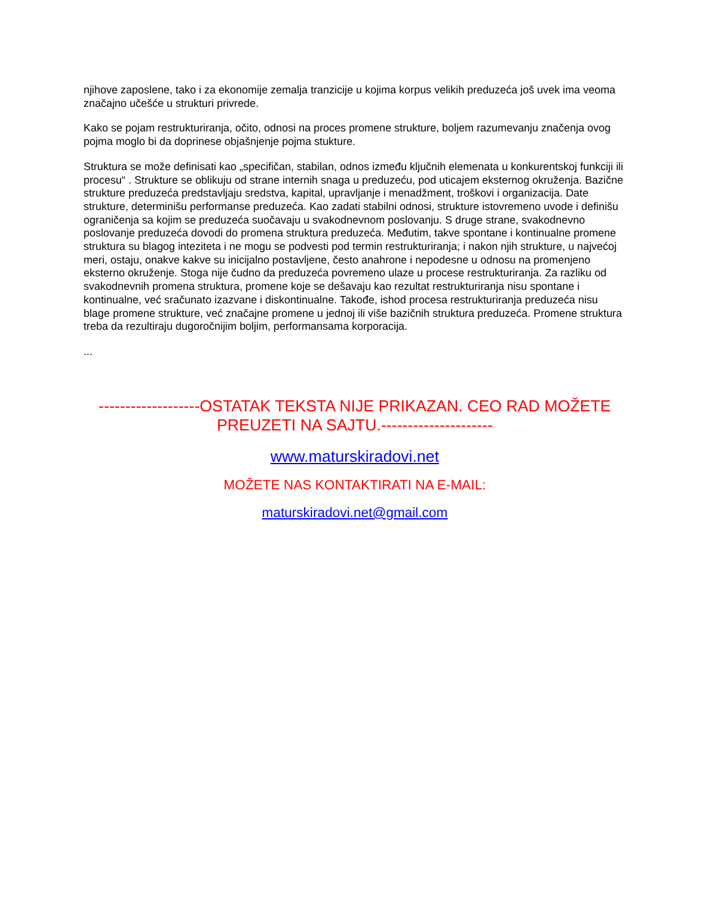njihove zaposlene, tako i za ekonomije zemalja tranzicije u kojima korpus velikih preduzeća još uvek ima veoma značajno učešće u strukturi privrede.
Kako se pojam restrukturiranja, očito, odnosi na proces promene strukture, boljem razumevanju značenja ovog pojma moglo bi da doprinese objašnjenje pojma stukture.
Struktura se može definisati kao „specifičan, stabilan, odnos između ključnih elemenata u konkurentskoj funkciji ili procesu“ . Strukture se oblikuju od strane internih snaga u preduzeću, pod uticajem eksternog okruženja. Bazične strukture preduzeća predstavljaju sredstva, kapital, upravljanje i menadžment, troškovi i organizacija. Date strukture, determinišu performanse preduzeća. Kao zadati stabilni odnosi, strukture istovremeno uvode i definišu ograničenja sa kojim se preduzeća suočavaju u svakodnevnom poslovanju. S druge strane, svakodnevno poslovanje preduzeća dovodi do promena struktura preduzeća. Međutim, takve spontane i kontinualne promene struktura su blagog inteziteta i ne mogu se podvesti pod termin restrukturiranja; i nakon njih strukture, u najvećoj meri, ostaju, onakve kakve su inicijalno postavljene, često anahrone i nepodesne u odnosu na promenjeno eksterno okruženje. Stoga nije čudno da preduzeća povremeno ulaze u procese restrukturiranja. Za razliku od svakodnevnih promena struktura, promene koje se dešavaju kao rezultat restrukturiranja nisu spontane i kontinualne, već sračunato izazvane i diskontinualne. Takođe, ishod procesa restrukturiranja preduzeća nisu blage promene strukture, već značajne promene u jednoj ili više bazičnih struktura preduzeća. Promene struktura treba da rezultiraju dugoročnijim boljim, performansama korporacija.
...
-------------------OSTATAK TEKSTA NIJE PRIKAZAN. CEO RAD MOŽETE PREUZETI NA SAJTU.---------------------
www.maturskiradovi.net
MOŽETE NAS KONTAKTIRATI NA E-MAIL:
maturskiradovi.net@gmail.com